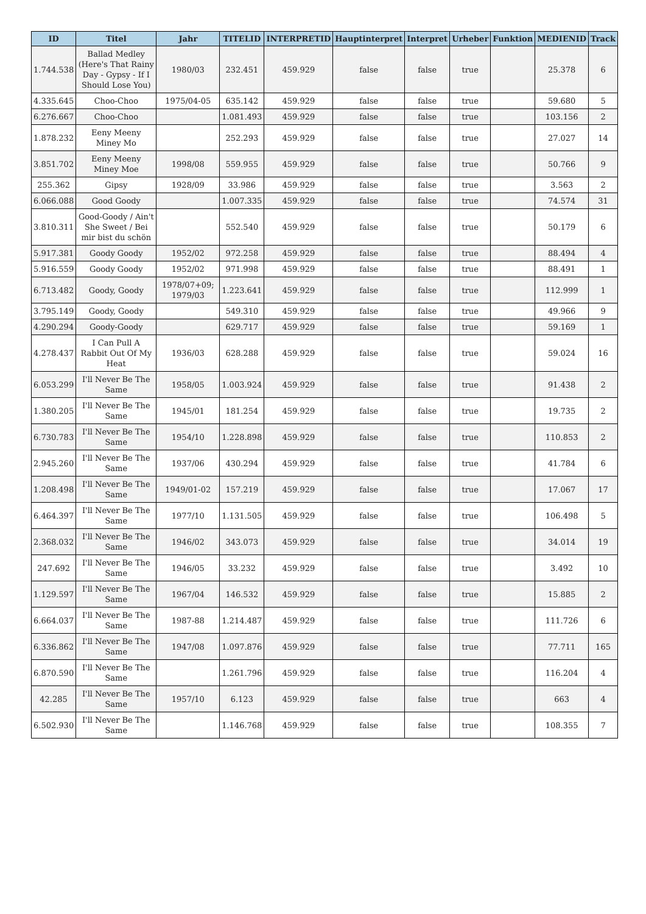| ID | Titel | Jahr | TITELID | INTERPRETID | Hauptinterpret | Interpret | Urheber | Funktion | MEDIENID | Track |
| --- | --- | --- | --- | --- | --- | --- | --- | --- | --- | --- |
| 1.744.538 | Ballad Medley (Here's That Rainy Day - Gypsy - If I Should Lose You) | 1980/03 | 232.451 | 459.929 | false | false | true | | 25.378 | 6 |
| 4.335.645 | Choo-Choo | 1975/04-05 | 635.142 | 459.929 | false | false | true | | 59.680 | 5 |
| 6.276.667 | Choo-Choo | | 1.081.493 | 459.929 | false | false | true | | 103.156 | 2 |
| 1.878.232 | Eeny Meeny Miney Mo | | 252.293 | 459.929 | false | false | true | | 27.027 | 14 |
| 3.851.702 | Eeny Meeny Miney Moe | 1998/08 | 559.955 | 459.929 | false | false | true | | 50.766 | 9 |
| 255.362 | Gipsy | 1928/09 | 33.986 | 459.929 | false | false | true | | 3.563 | 2 |
| 6.066.088 | Good Goody | | 1.007.335 | 459.929 | false | false | true | | 74.574 | 31 |
| 3.810.311 | Good-Goody / Ain't She Sweet / Bei mir bist du schön | | 552.540 | 459.929 | false | false | true | | 50.179 | 6 |
| 5.917.381 | Goody Goody | 1952/02 | 972.258 | 459.929 | false | false | true | | 88.494 | 4 |
| 5.916.559 | Goody Goody | 1952/02 | 971.998 | 459.929 | false | false | true | | 88.491 | 1 |
| 6.713.482 | Goody, Goody | 1978/07+09; 1979/03 | 1.223.641 | 459.929 | false | false | true | | 112.999 | 1 |
| 3.795.149 | Goody, Goody | | 549.310 | 459.929 | false | false | true | | 49.966 | 9 |
| 4.290.294 | Goody-Goody | | 629.717 | 459.929 | false | false | true | | 59.169 | 1 |
| 4.278.437 | I Can Pull A Rabbit Out Of My Heat | 1936/03 | 628.288 | 459.929 | false | false | true | | 59.024 | 16 |
| 6.053.299 | I'll Never Be The Same | 1958/05 | 1.003.924 | 459.929 | false | false | true | | 91.438 | 2 |
| 1.380.205 | I'll Never Be The Same | 1945/01 | 181.254 | 459.929 | false | false | true | | 19.735 | 2 |
| 6.730.783 | I'll Never Be The Same | 1954/10 | 1.228.898 | 459.929 | false | false | true | | 110.853 | 2 |
| 2.945.260 | I'll Never Be The Same | 1937/06 | 430.294 | 459.929 | false | false | true | | 41.784 | 6 |
| 1.208.498 | I'll Never Be The Same | 1949/01-02 | 157.219 | 459.929 | false | false | true | | 17.067 | 17 |
| 6.464.397 | I'll Never Be The Same | 1977/10 | 1.131.505 | 459.929 | false | false | true | | 106.498 | 5 |
| 2.368.032 | I'll Never Be The Same | 1946/02 | 343.073 | 459.929 | false | false | true | | 34.014 | 19 |
| 247.692 | I'll Never Be The Same | 1946/05 | 33.232 | 459.929 | false | false | true | | 3.492 | 10 |
| 1.129.597 | I'll Never Be The Same | 1967/04 | 146.532 | 459.929 | false | false | true | | 15.885 | 2 |
| 6.664.037 | I'll Never Be The Same | 1987-88 | 1.214.487 | 459.929 | false | false | true | | 111.726 | 6 |
| 6.336.862 | I'll Never Be The Same | 1947/08 | 1.097.876 | 459.929 | false | false | true | | 77.711 | 165 |
| 6.870.590 | I'll Never Be The Same | | 1.261.796 | 459.929 | false | false | true | | 116.204 | 4 |
| 42.285 | I'll Never Be The Same | 1957/10 | 6.123 | 459.929 | false | false | true | | 663 | 4 |
| 6.502.930 | I'll Never Be The Same | | 1.146.768 | 459.929 | false | false | true | | 108.355 | 7 |